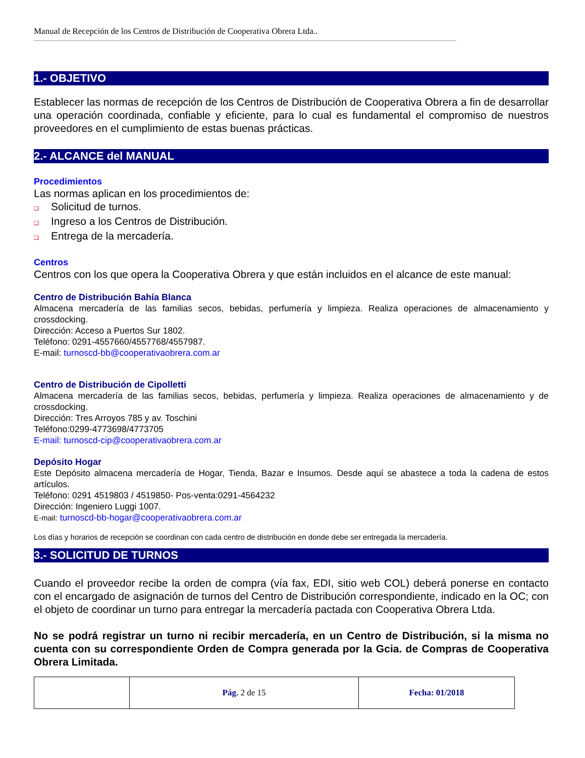Manual de Recepción de los Centros de Distribución de Cooperativa Obrera Ltda..
1.- OBJETIVO
Establecer las normas de recepción de los Centros de Distribución de Cooperativa Obrera a fin de desarrollar una operación coordinada, confiable y eficiente, para lo cual es fundamental el compromiso de nuestros proveedores en el cumplimiento de estas buenas prácticas.
2.- ALCANCE del MANUAL
Procedimientos
Las normas aplican en los procedimientos de:
❑ Solicitud de turnos.
❑ Ingreso a los Centros de Distribución.
❑ Entrega de la mercadería.
Centros
Centros con los que opera la Cooperativa Obrera y que están incluidos en el alcance de este manual:
Centro de Distribución Bahía Blanca
Almacena mercadería de las familias secos, bebidas, perfumería y limpieza. Realiza operaciones de almacenamiento y crossdocking.
Dirección: Acceso a Puertos Sur 1802.
Teléfono: 0291-4557660/4557768/4557987.
E-mail: turnoscd-bb@cooperativaobrera.com.ar
Centro de Distribución de Cipolletti
Almacena mercadería de las familias secos, bebidas, perfumería y limpieza. Realiza operaciones de almacenamiento y de crossdocking.
Dirección: Tres Arroyos 785 y av. Toschini
Teléfono:0299-4773698/4773705
E-mail: turnoscd-cip@cooperativaobrera.com.ar
Depósito Hogar
Este Depósito almacena mercadería de Hogar, Tienda, Bazar e Insumos. Desde aquí se abastece a toda la cadena de estos artículos.
Teléfono: 0291 4519803 / 4519850- Pos-venta:0291-4564232
Dirección: Ingeniero Luggi 1007.
E-mail: turnoscd-bb-hogar@cooperativaobrera.com.ar
Los días y horarios de recepción se coordinan con cada centro de distribución en donde debe ser entregada la mercadería.
3.- SOLICITUD DE TURNOS
Cuando el proveedor recibe la orden de compra (vía fax, EDI, sitio web COL) deberá ponerse en contacto con el encargado de asignación de turnos del Centro de Distribución correspondiente, indicado en la OC; con el objeto de coordinar un turno para entregar la mercadería pactada con Cooperativa Obrera Ltda.
No se podrá registrar un turno ni recibir mercadería, en un Centro de Distribución, si la misma no cuenta con su correspondiente Orden de Compra generada por la Gcia. de Compras de Cooperativa Obrera Limitada.
| | Pág. 2 de 15 | Fecha: 01/2018 |